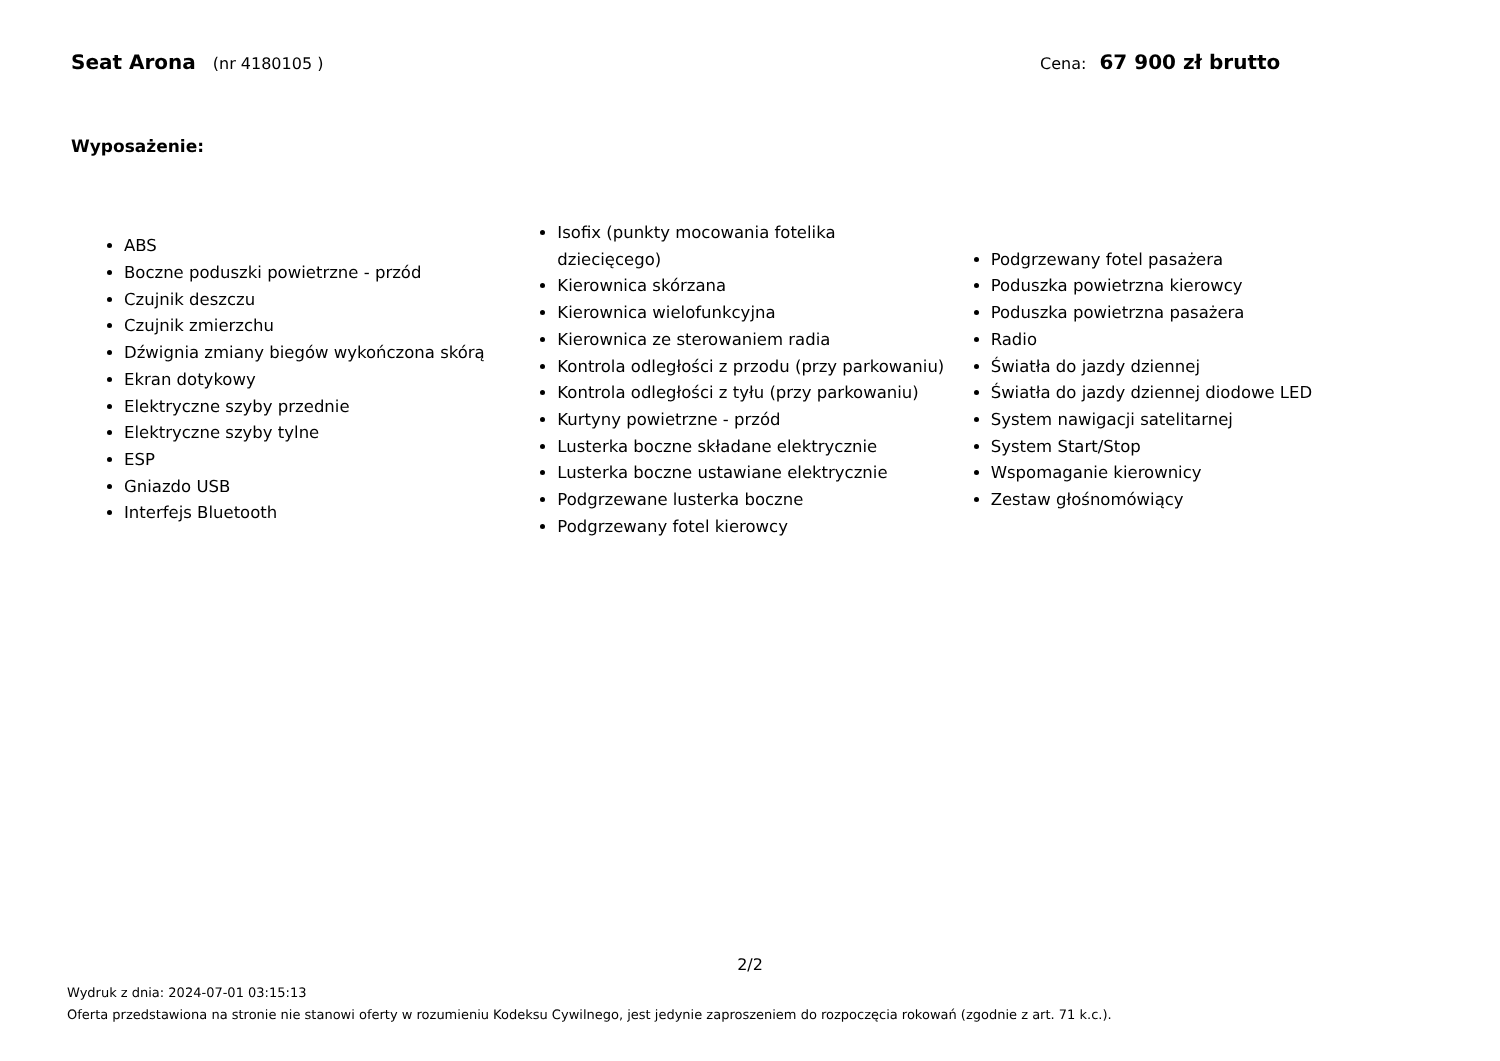Seat Arona (nr 4180105 ) Cena: 67 900 zł brutto
Wyposażenie:
ABS
Boczne poduszki powietrzne - przód
Czujnik deszczu
Czujnik zmierzchu
Dźwignia zmiany biegów wykończona skórą
Ekran dotykowy
Elektryczne szyby przednie
Elektryczne szyby tylne
ESP
Gniazdo USB
Interfejs Bluetooth
Isofix (punkty mocowania fotelika dziecięcego)
Kierownica skórzana
Kierownica wielofunkcyjna
Kierownica ze sterowaniem radia
Kontrola odległości z przodu (przy parkowaniu)
Kontrola odległości z tyłu (przy parkowaniu)
Kurtyny powietrzne - przód
Lusterka boczne składane elektrycznie
Lusterka boczne ustawiane elektrycznie
Podgrzewane lusterka boczne
Podgrzewany fotel kierowcy
Podgrzewany fotel pasażera
Poduszka powietrzna kierowcy
Poduszka powietrzna pasażera
Radio
Światła do jazdy dziennej
Światła do jazdy dziennej diodowe LED
System nawigacji satelitarnej
System Start/Stop
Wspomaganie kierownicy
Zestaw głośnomówiący
2/2
Wydruk z dnia: 2024-07-01 03:15:13
Oferta przedstawiona na stronie nie stanowi oferty w rozumieniu Kodeksu Cywilnego, jest jedynie zaproszeniem do rozpoczęcia rokowań (zgodnie z art. 71 k.c.).